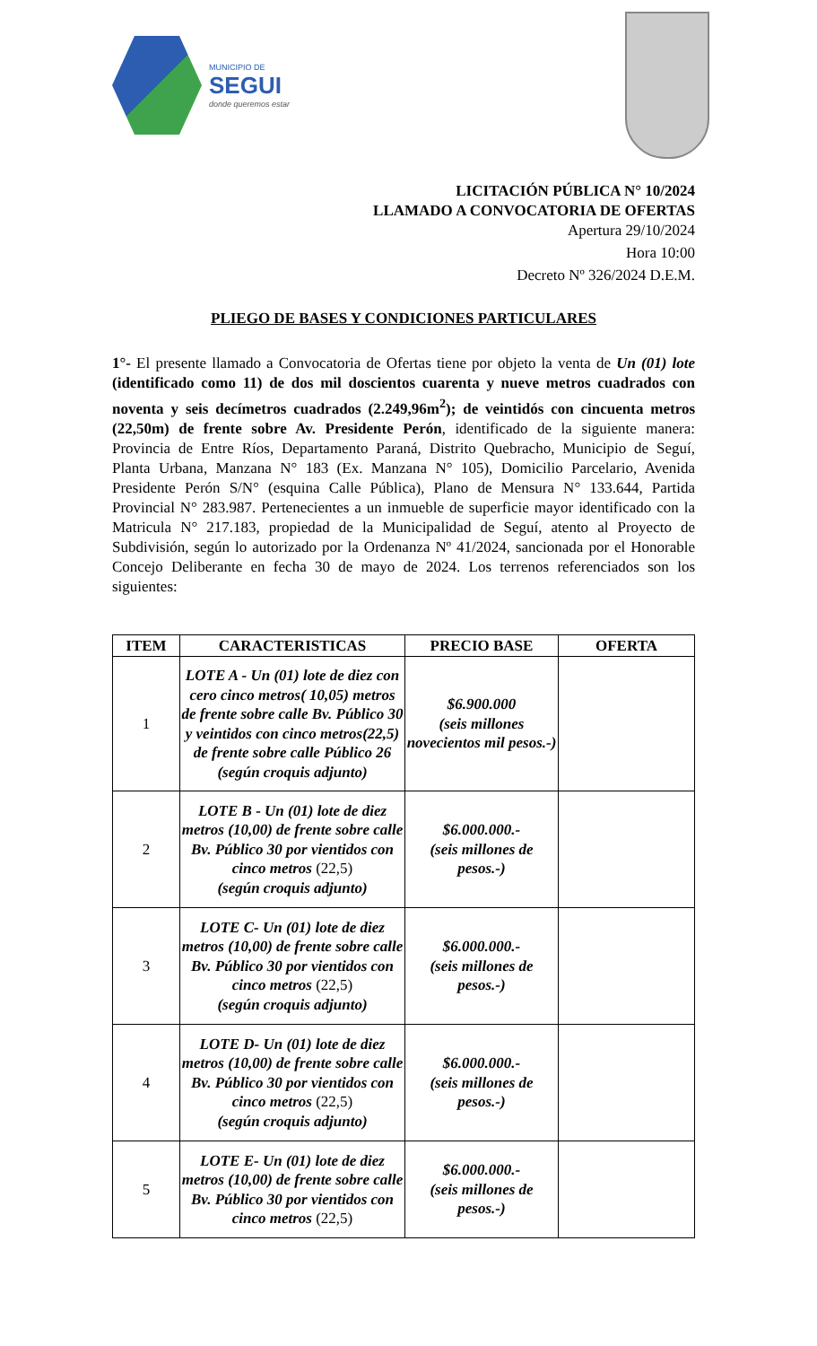MUNICIPIO DE
SEGUI
donde queremos estar
LICITACIÓN PÚBLICA N° 10/2024
LLAMADO A CONVOCATORIA DE OFERTAS
Apertura 29/10/2024
Hora 10:00
Decreto Nº 326/2024 D.E.M.
PLIEGO DE BASES Y CONDICIONES PARTICULARES
1°- El presente llamado a Convocatoria de Ofertas tiene por objeto la venta de Un (01) lote (identificado como 11) de dos mil doscientos cuarenta y nueve metros cuadrados con noventa y seis decímetros cuadrados (2.249,96m<sup>2</sup>); de veintidós con cincuenta metros (22,50m) de frente sobre Av. Presidente Perón, identificado de la siguiente manera: Provincia de Entre Ríos, Departamento Paraná, Distrito Quebracho, Municipio de Seguí, Planta Urbana, Manzana N° 183 (Ex. Manzana N° 105), Domicilio Parcelario, Avenida Presidente Perón S/N° (esquina Calle Pública), Plano de Mensura N° 133.644, Partida Provincial N° 283.987. Pertenecientes a un inmueble de superficie mayor identificado con la Matricula N° 217.183, propiedad de la Municipalidad de Seguí, atento al Proyecto de Subdivisión, según lo autorizado por la Ordenanza Nº 41/2024, sancionada por el Honorable Concejo Deliberante en fecha 30 de mayo de 2024. Los terrenos referenciados son los siguientes:
| ITEM | CARACTERISTICAS | PRECIO BASE | OFERTA |
| --- | --- | --- | --- |
| 1 | LOTE A - Un (01) lote de diez con cero cinco metros( 10,05) metros de frente sobre calle Bv. Público 30 y veintidos con cinco metros(22,5) de frente sobre calle Público 26 (según croquis adjunto) | $6.900.000 (seis millones novecientos mil pesos.-) | |
| 2 | LOTE B - Un (01) lote de diez metros (10,00) de frente sobre calle Bv. Público 30 por vientidos con cinco metros (22,5) (según croquis adjunto) | $6.000.000.- (seis millones de pesos.-) | |
| 3 | LOTE C- Un (01) lote de diez metros (10,00) de frente sobre calle Bv. Público 30 por vientidos con cinco metros (22,5) (según croquis adjunto) | $6.000.000.- (seis millones de pesos.-) | |
| 4 | LOTE D- Un (01) lote de diez metros (10,00) de frente sobre calle Bv. Público 30 por vientidos con cinco metros (22,5) (según croquis adjunto) | $6.000.000.- (seis millones de pesos.-) | |
| 5 | LOTE E- Un (01) lote de diez metros (10,00) de frente sobre calle Bv. Público 30 por vientidos con cinco metros (22,5) | $6.000.000.- (seis millones de pesos.-) | |